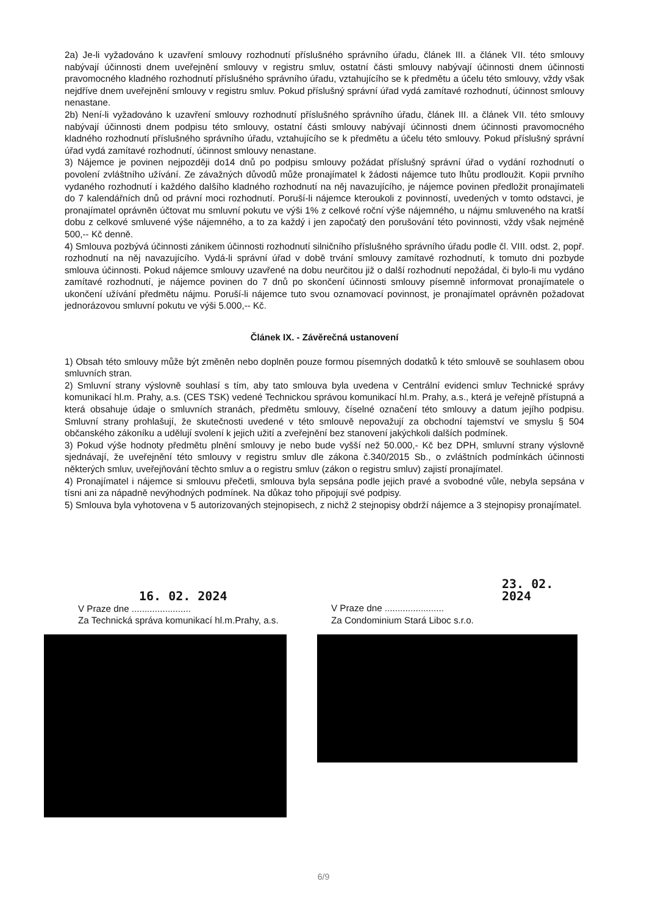2a) Je-li vyžadováno k uzavření smlouvy rozhodnutí příslušného správního úřadu, článek III. a článek VII. této smlouvy nabývají účinnosti dnem uveřejnění smlouvy v registru smluv, ostatní části smlouvy nabývají účinnosti dnem účinnosti pravomocného kladného rozhodnutí příslušného správního úřadu, vztahujícího se k předmětu a účelu této smlouvy, vždy však nejdříve dnem uveřejnění smlouvy v registru smluv. Pokud příslušný správní úřad vydá zamítavé rozhodnutí, účinnost smlouvy nenastane.
2b) Není-li vyžadováno k uzavření smlouvy rozhodnutí příslušného správního úřadu, článek III. a článek VII. této smlouvy nabývají účinnosti dnem podpisu této smlouvy, ostatní části smlouvy nabývají účinnosti dnem účinnosti pravomocného kladného rozhodnutí příslušného správního úřadu, vztahujícího se k předmětu a účelu této smlouvy. Pokud příslušný správní úřad vydá zamítavé rozhodnutí, účinnost smlouvy nenastane.
3) Nájemce je povinen nejpozději do14 dnů po podpisu smlouvy požádat příslušný správní úřad o vydání rozhodnutí o povolení zvláštního užívání. Ze závažných důvodů může pronajímatel k žádosti nájemce tuto lhůtu prodloužit. Kopii prvního vydaného rozhodnutí i každého dalšího kladného rozhodnutí na něj navazujícího, je nájemce povinen předložit pronajímateli do 7 kalendářních dnů od právní moci rozhodnutí. Poruší-li nájemce kteroukoli z povinností, uvedených v tomto odstavci, je pronajímatel oprávněn účtovat mu smluvní pokutu ve výši 1% z celkové roční výše nájemného, u nájmu smluveného na kratší dobu z celkové smluvené výše nájemného, a to za každý i jen započatý den porušování této povinnosti, vždy však nejméně 500,-- Kč denně.
4) Smlouva pozbývá účinnosti zánikem účinnosti rozhodnutí silničního příslušného správního úřadu podle čl. VIII. odst. 2, popř. rozhodnutí na něj navazujícího. Vydá-li správní úřad v době trvání smlouvy zamítavé rozhodnutí, k tomuto dni pozbyde smlouva účinnosti. Pokud nájemce smlouvy uzavřené na dobu neurčitou již o další rozhodnutí nepožádal, či bylo-li mu vydáno zamítavé rozhodnutí, je nájemce povinen do 7 dnů po skončení účinnosti smlouvy písemně informovat pronajímatele o ukončení užívání předmětu nájmu. Poruší-li nájemce tuto svou oznamovací povinnost, je pronajímatel oprávněn požadovat jednorázovou smluvní pokutu ve výši 5.000,-- Kč.
Článek IX. - Závěrečná ustanovení
1) Obsah této smlouvy může být změněn nebo doplněn pouze formou písemných dodatků k této smlouvě se souhlasem obou smluvních stran.
2) Smluvní strany výslovně souhlasí s tím, aby tato smlouva byla uvedena v Centrální evidenci smluv Technické správy komunikací hl.m. Prahy, a.s. (CES TSK) vedené Technickou správou komunikací hl.m. Prahy, a.s., která je veřejně přístupná a která obsahuje údaje o smluvních stranách, předmětu smlouvy, číselné označení této smlouvy a datum jejího podpisu. Smluvní strany prohlašují, že skutečnosti uvedené v této smlouvě nepovažují za obchodní tajemství ve smyslu § 504 občanského zákoníku a udělují svolení k jejich užití a zveřejnění bez stanovení jakýchkoli dalších podmínek.
3) Pokud výše hodnoty předmětu plnění smlouvy je nebo bude vyšší než 50.000,- Kč bez DPH, smluvní strany výslovně sjednávají, že uveřejnění této smlouvy v registru smluv dle zákona č.340/2015 Sb., o zvláštních podmínkách účinnosti některých smluv, uveřejňování těchto smluv a o registru smluv (zákon o registru smluv) zajistí pronajímatel.
4) Pronajímatel i nájemce si smlouvu přečetli, smlouva byla sepsána podle jejich pravé a svobodné vůle, nebyla sepsána v tísni ani za nápadně nevýhodných podmínek. Na důkaz toho připojují své podpisy.
5) Smlouva byla vyhotovena v 5 autorizovaných stejnopisech, z nichž 2 stejnopisy obdrží nájemce a 3 stejnopisy pronajímatel.
16. 02. 2024
V Praze dne .......................
Za Technická správa komunikací hl.m.Prahy, a.s.
23. 02. 2024
V Praze dne .......................
Za Condominium Stará Liboc s.r.o.
6/9